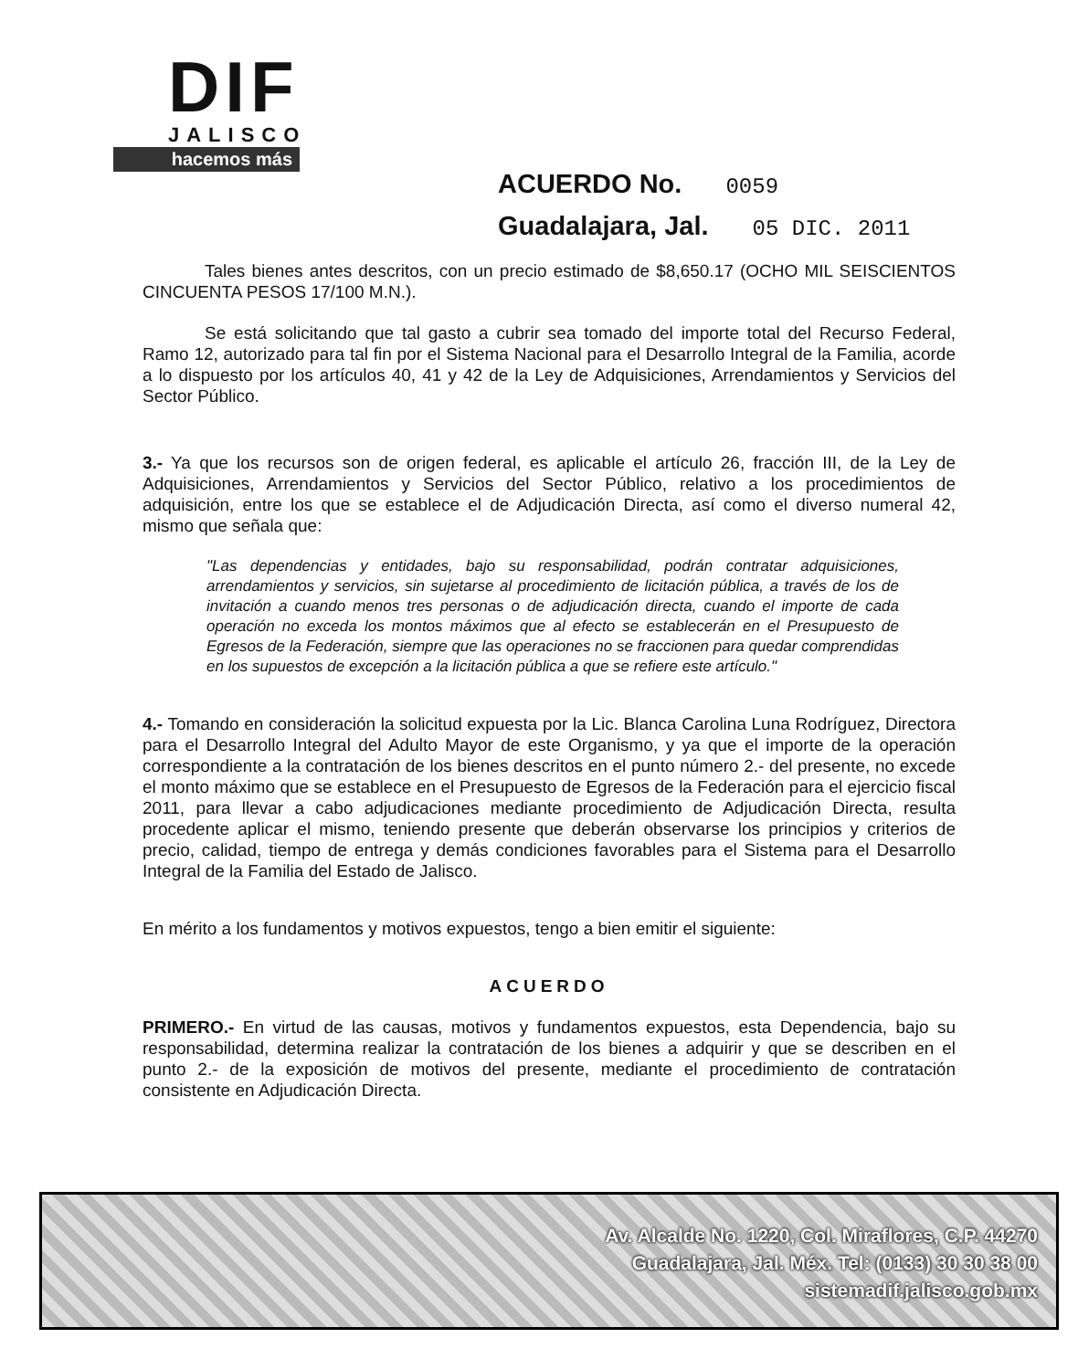DIF
JALISCO
hacemos más
ACUERDO No. 0059
Guadalajara, Jal. 05 DIC. 2011
Tales bienes antes descritos, con un precio estimado de $8,650.17 (OCHO MIL SEISCIENTOS CINCUENTA PESOS 17/100 M.N.).
Se está solicitando que tal gasto a cubrir sea tomado del importe total del Recurso Federal, Ramo 12, autorizado para tal fin por el Sistema Nacional para el Desarrollo Integral de la Familia, acorde a lo dispuesto por los artículos 40, 41 y 42 de la Ley de Adquisiciones, Arrendamientos y Servicios del Sector Público.
3.- Ya que los recursos son de origen federal, es aplicable el artículo 26, fracción III, de la Ley de Adquisiciones, Arrendamientos y Servicios del Sector Público, relativo a los procedimientos de adquisición, entre los que se establece el de Adjudicación Directa, así como el diverso numeral 42, mismo que señala que:
"Las dependencias y entidades, bajo su responsabilidad, podrán contratar adquisiciones, arrendamientos y servicios, sin sujetarse al procedimiento de licitación pública, a través de los de invitación a cuando menos tres personas o de adjudicación directa, cuando el importe de cada operación no exceda los montos máximos que al efecto se establecerán en el Presupuesto de Egresos de la Federación, siempre que las operaciones no se fraccionen para quedar comprendidas en los supuestos de excepción a la licitación pública a que se refiere este artículo."
4.- Tomando en consideración la solicitud expuesta por la Lic. Blanca Carolina Luna Rodríguez, Directora para el Desarrollo Integral del Adulto Mayor de este Organismo, y ya que el importe de la operación correspondiente a la contratación de los bienes descritos en el punto número 2.- del presente, no excede el monto máximo que se establece en el Presupuesto de Egresos de la Federación para el ejercicio fiscal 2011, para llevar a cabo adjudicaciones mediante procedimiento de Adjudicación Directa, resulta procedente aplicar el mismo, teniendo presente que deberán observarse los principios y criterios de precio, calidad, tiempo de entrega y demás condiciones favorables para el Sistema para el Desarrollo Integral de la Familia del Estado de Jalisco.
En mérito a los fundamentos y motivos expuestos, tengo a bien emitir el siguiente:
ACUERDO
PRIMERO.- En virtud de las causas, motivos y fundamentos expuestos, esta Dependencia, bajo su responsabilidad, determina realizar la contratación de los bienes a adquirir y que se describen en el punto 2.- de la exposición de motivos del presente, mediante el procedimiento de contratación consistente en Adjudicación Directa.
Av. Alcalde No. 1220, Col. Miraflores, C.P. 44270
Guadalajara, Jal. Méx. Tel: (0133) 30 30 38 00
sistemadif.jalisco.gob.mx